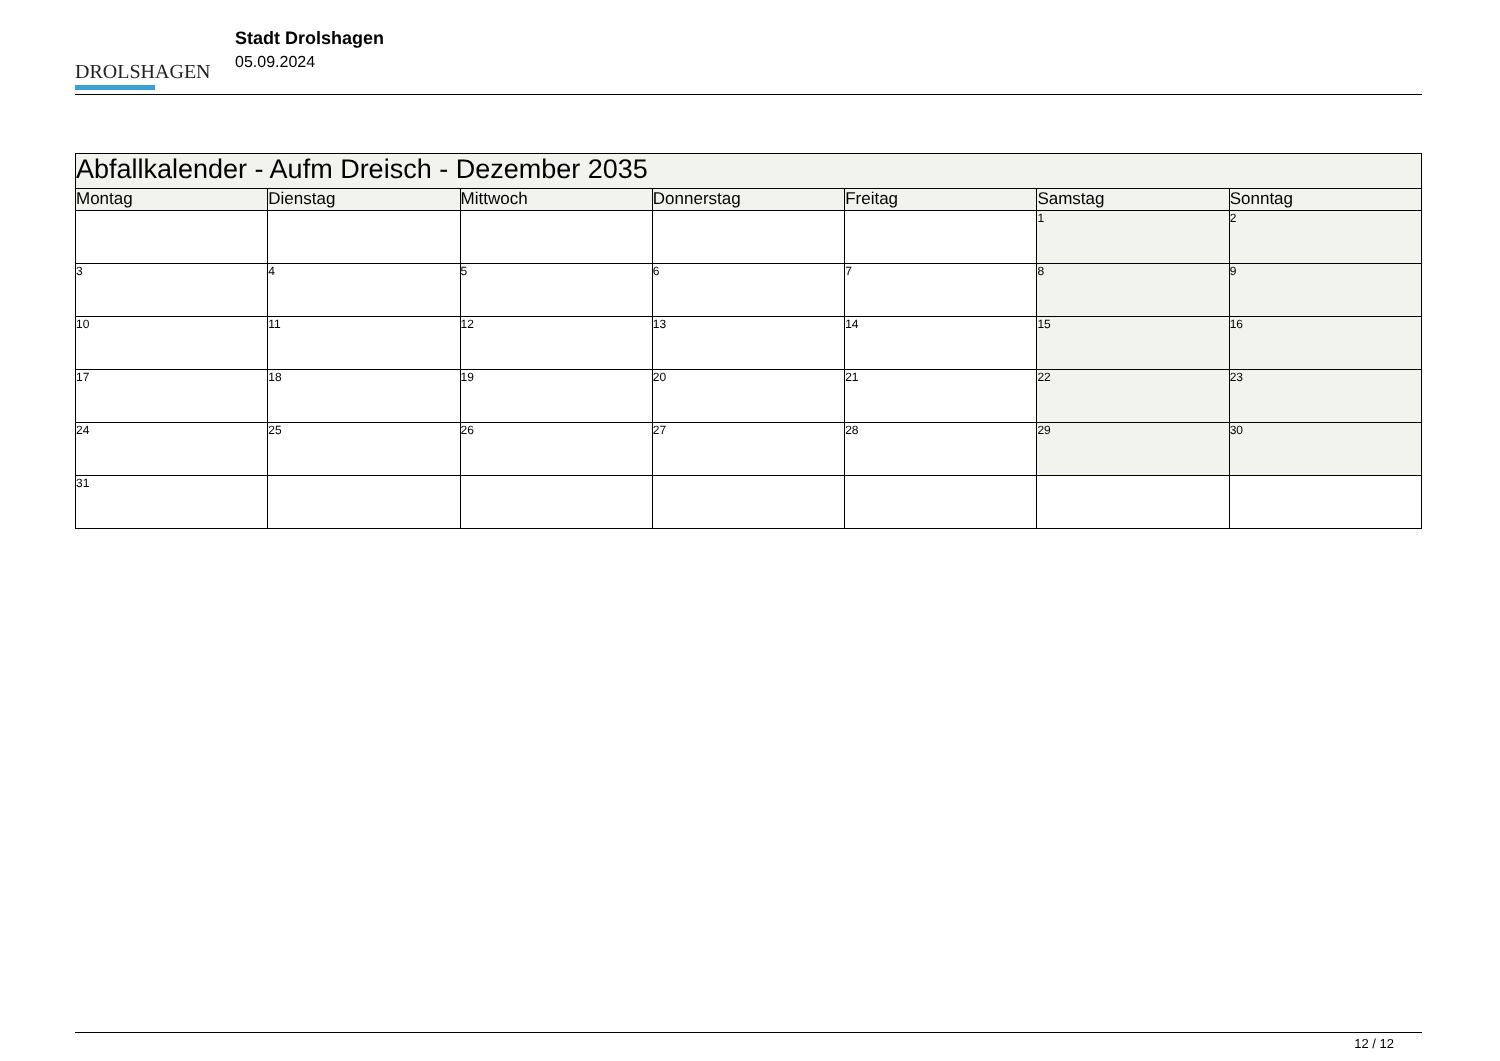DROLSHAGEN
Stadt Drolshagen
05.09.2024
| Abfallkalender - Aufm Dreisch - Dezember 2035 | | | | | | |
| Montag | Dienstag | Mittwoch | Donnerstag | Freitag | Samstag | Sonntag |
| | | | | | 1 | 2 |
| 3 | 4 | 5 | 6 | 7 | 8 | 9 |
| 10 | 11 | 12 | 13 | 14 | 15 | 16 |
| 17 | 18 | 19 | 20 | 21 | 22 | 23 |
| 24 | 25 | 26 | 27 | 28 | 29 | 30 |
| 31 | | | | | | |
12 / 12